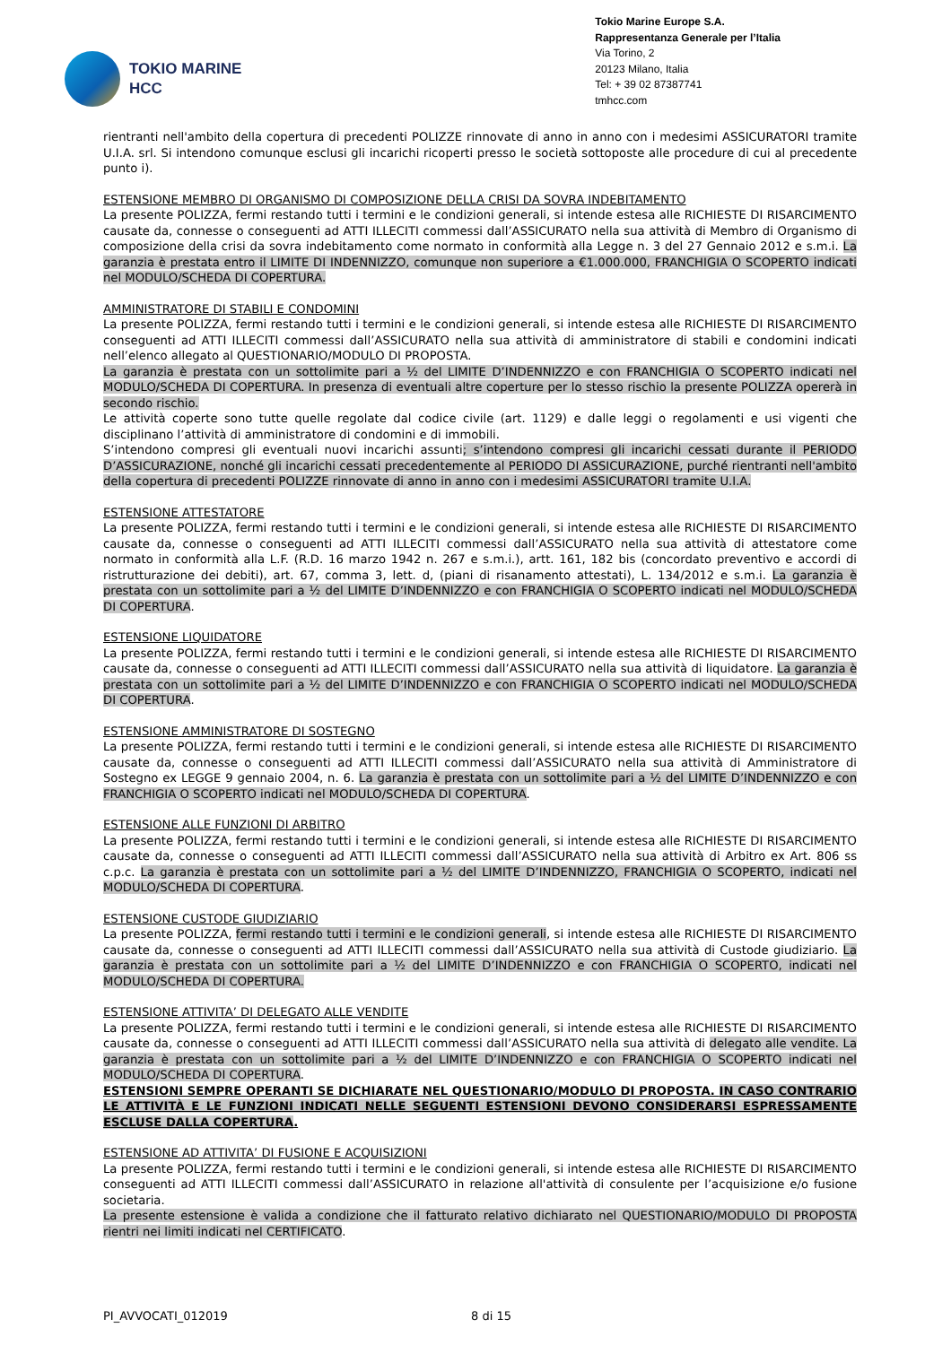TOKIO MARINE
HCC
Tokio Marine Europe S.A.
Rappresentanza Generale per l’Italia
Via Torino, 2
20123 Milano, Italia
Tel: + 39 02 87387741
tmhcc.com
rientranti nell'ambito della copertura di precedenti POLIZZE rinnovate di anno in anno con i medesimi ASSICURATORI tramite U.I.A. srl. Si intendono comunque esclusi gli incarichi ricoperti presso le società sottoposte alle procedure di cui al precedente punto i).
ESTENSIONE MEMBRO DI ORGANISMO DI COMPOSIZIONE DELLA CRISI DA SOVRA INDEBITAMENTO
La presente POLIZZA, fermi restando tutti i termini e le condizioni generali, si intende estesa alle RICHIESTE DI RISARCIMENTO causate da, connesse o conseguenti ad ATTI ILLECITI commessi dall’ASSICURATO nella sua attività di Membro di Organismo di composizione della crisi da sovra indebitamento come normato in conformità alla Legge n. 3 del 27 Gennaio 2012 e s.m.i. La garanzia è prestata entro il LIMITE DI INDENNIZZO, comunque non superiore a €1.000.000, FRANCHIGIA O SCOPERTO indicati nel MODULO/SCHEDA DI COPERTURA.
AMMINISTRATORE DI STABILI E CONDOMINI
La presente POLIZZA, fermi restando tutti i termini e le condizioni generali, si intende estesa alle RICHIESTE DI RISARCIMENTO conseguenti ad ATTI ILLECITI commessi dall’ASSICURATO nella sua attività di amministratore di stabili e condomini indicati nell’elenco allegato al QUESTIONARIO/MODULO DI PROPOSTA.
La garanzia è prestata con un sottolimite pari a ½ del LIMITE D’INDENNIZZO e con FRANCHIGIA O SCOPERTO indicati nel MODULO/SCHEDA DI COPERTURA. In presenza di eventuali altre coperture per lo stesso rischio la presente POLIZZA opererà in secondo rischio.
Le attività coperte sono tutte quelle regolate dal codice civile (art. 1129) e dalle leggi o regolamenti e usi vigenti che disciplinano l’attività di amministratore di condomini e di immobili.
S’intendono compresi gli eventuali nuovi incarichi assunti; s’intendono compresi gli incarichi cessati durante il PERIODO D’ASSICURAZIONE, nonché gli incarichi cessati precedentemente al PERIODO DI ASSICURAZIONE, purché rientranti nell'ambito della copertura di precedenti POLIZZE rinnovate di anno in anno con i medesimi ASSICURATORI tramite U.I.A.
ESTENSIONE ATTESTATORE
La presente POLIZZA, fermi restando tutti i termini e le condizioni generali, si intende estesa alle RICHIESTE DI RISARCIMENTO causate da, connesse o conseguenti ad ATTI ILLECITI commessi dall’ASSICURATO nella sua attività di attestatore come normato in conformità alla L.F. (R.D. 16 marzo 1942 n. 267 e s.m.i.), artt. 161, 182 bis (concordato preventivo e accordi di ristrutturazione dei debiti), art. 67, comma 3, lett. d, (piani di risanamento attestati), L. 134/2012 e s.m.i. La garanzia è prestata con un sottolimite pari a ½ del LIMITE D’INDENNIZZO e con FRANCHIGIA O SCOPERTO indicati nel MODULO/SCHEDA DI COPERTURA.
ESTENSIONE LIQUIDATORE
La presente POLIZZA, fermi restando tutti i termini e le condizioni generali, si intende estesa alle RICHIESTE DI RISARCIMENTO causate da, connesse o conseguenti ad ATTI ILLECITI commessi dall’ASSICURATO nella sua attività di liquidatore. La garanzia è prestata con un sottolimite pari a ½ del LIMITE D’INDENNIZZO e con FRANCHIGIA O SCOPERTO indicati nel MODULO/SCHEDA DI COPERTURA.
ESTENSIONE AMMINISTRATORE DI SOSTEGNO
La presente POLIZZA, fermi restando tutti i termini e le condizioni generali, si intende estesa alle RICHIESTE DI RISARCIMENTO causate da, connesse o conseguenti ad ATTI ILLECITI commessi dall’ASSICURATO nella sua attività di Amministratore di Sostegno ex LEGGE 9 gennaio 2004, n. 6. La garanzia è prestata con un sottolimite pari a ½ del LIMITE D’INDENNIZZO e con FRANCHIGIA O SCOPERTO indicati nel MODULO/SCHEDA DI COPERTURA.
ESTENSIONE ALLE FUNZIONI DI ARBITRO
La presente POLIZZA, fermi restando tutti i termini e le condizioni generali, si intende estesa alle RICHIESTE DI RISARCIMENTO causate da, connesse o conseguenti ad ATTI ILLECITI commessi dall’ASSICURATO nella sua attività di Arbitro ex Art. 806 ss c.p.c. La garanzia è prestata con un sottolimite pari a ½ del LIMITE D’INDENNIZZO, FRANCHIGIA O SCOPERTO, indicati nel MODULO/SCHEDA DI COPERTURA.
ESTENSIONE CUSTODE GIUDIZIARIO
La presente POLIZZA, fermi restando tutti i termini e le condizioni generali, si intende estesa alle RICHIESTE DI RISARCIMENTO causate da, connesse o conseguenti ad ATTI ILLECITI commessi dall’ASSICURATO nella sua attività di Custode giudiziario. La garanzia è prestata con un sottolimite pari a ½ del LIMITE D’INDENNIZZO e con FRANCHIGIA O SCOPERTO, indicati nel MODULO/SCHEDA DI COPERTURA.
ESTENSIONE ATTIVITA’ DI DELEGATO ALLE VENDITE
La presente POLIZZA, fermi restando tutti i termini e le condizioni generali, si intende estesa alle RICHIESTE DI RISARCIMENTO causate da, connesse o conseguenti ad ATTI ILLECITI commessi dall’ASSICURATO nella sua attività di delegato alle vendite. La garanzia è prestata con un sottolimite pari a ½ del LIMITE D’INDENNIZZO e con FRANCHIGIA O SCOPERTO indicati nel MODULO/SCHEDA DI COPERTURA.
ESTENSIONI SEMPRE OPERANTI SE DICHIARATE NEL QUESTIONARIO/MODULO DI PROPOSTA. IN CASO CONTRARIO LE ATTIVITÀ E LE FUNZIONI INDICATI NELLE SEGUENTI ESTENSIONI DEVONO CONSIDERARSI ESPRESSAMENTE ESCLUSE DALLA COPERTURA.
ESTENSIONE AD ATTIVITA’ DI FUSIONE E ACQUISIZIONI
La presente POLIZZA, fermi restando tutti i termini e le condizioni generali, si intende estesa alle RICHIESTE DI RISARCIMENTO conseguenti ad ATTI ILLECITI commessi dall’ASSICURATO in relazione all'attività di consulente per l’acquisizione e/o fusione societaria.
La presente estensione è valida a condizione che il fatturato relativo dichiarato nel QUESTIONARIO/MODULO DI PROPOSTA rientri nei limiti indicati nel CERTIFICATO.
PI_AVVOCATI_012019 8 di 15